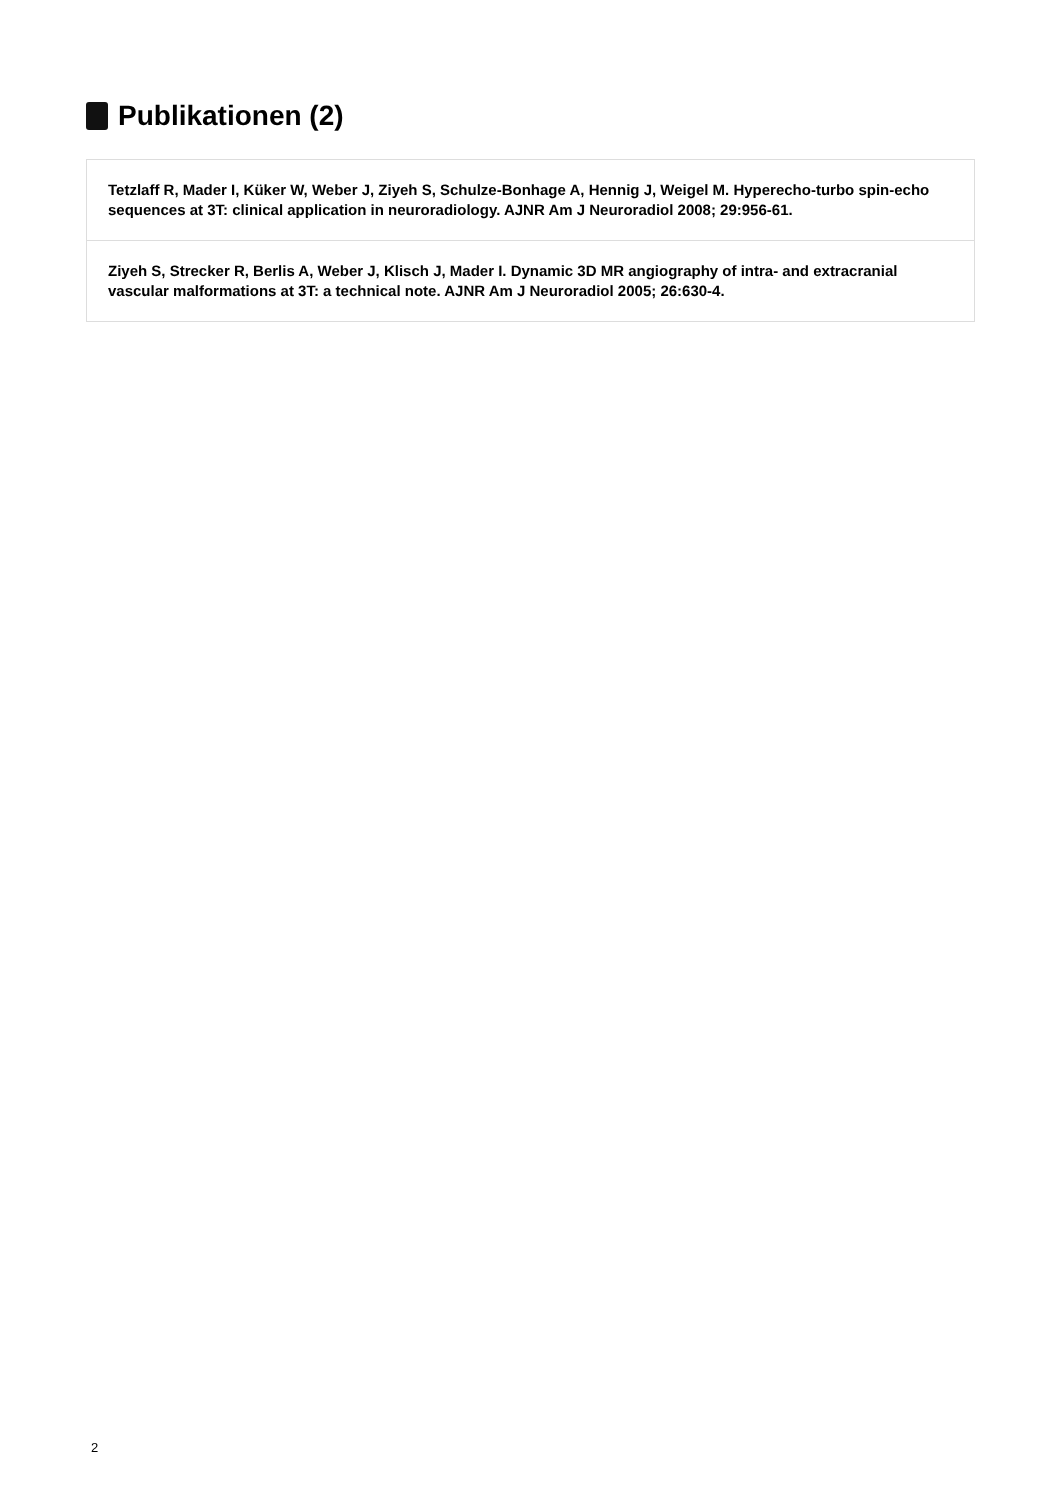Publikationen (2)
Tetzlaff R, Mader I, Küker W, Weber J, Ziyeh S, Schulze-Bonhage A, Hennig J, Weigel M. Hyperecho-turbo spin-echo sequences at 3T: clinical application in neuroradiology. AJNR Am J Neuroradiol 2008; 29:956-61.
Ziyeh S, Strecker R, Berlis A, Weber J, Klisch J, Mader I. Dynamic 3D MR angiography of intra- and extracranial vascular malformations at 3T: a technical note. AJNR Am J Neuroradiol 2005; 26:630-4.
2